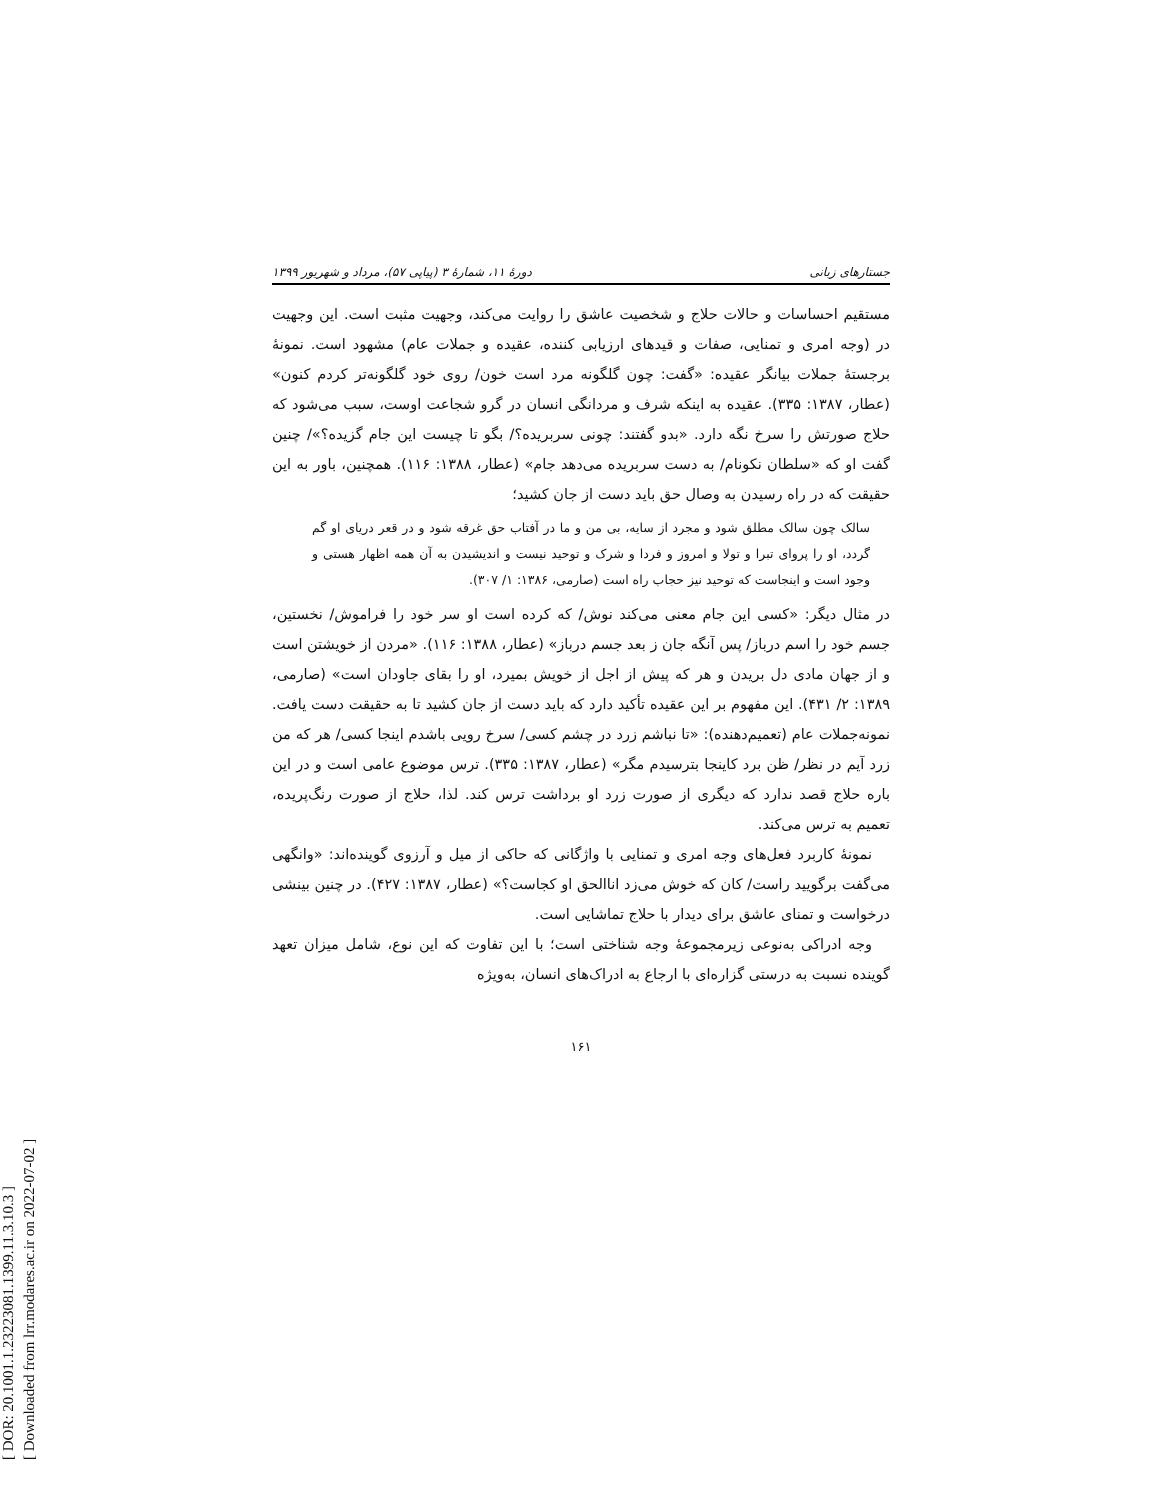[ DOR: 20.1001.1.23223081.1399.11.3.10.3 ]
[ Downloaded from lrr.modares.ac.ir on 2022-07-02 ]
جستارهای زبانی دورهٔ ۱۱، شمارهٔ ۳ (پیاپی ۵۷)، مرداد و شهریور ۱۳۹۹
مستقیم احساسات و حالات حلاج و شخصیت عاشق را روایت می‌کند، وجهیت مثبت است. این وجهیت در (وجه امری و تمنایی، صفات و قیدهای ارزیابی کننده، عقیده و جملات عام) مشهود است. نمونهٔ برجستهٔ جملات بیانگر عقیده: «گفت: چون گلگونه مرد است خون/ روی خود گلگونه‌تر کردم کنون» (عطار، ۱۳۸۷: ۳۳۵). عقیده به اینکه شرف و مردانگی انسان در گرو شجاعت اوست، سبب می‌شود که حلاج صورتش را سرخ نگه دارد. «بدو گفتند: چونی سربریده؟/ بگو تا چیست این جام گزیده؟»/ چنین گفت او که «سلطان نکونام/ به دست سربریده می‌دهد جام» (عطار، ۱۳۸۸: ۱۱۶). همچنین، باور به این حقیقت که در راه رسیدن به وصال حق باید دست از جان کشید؛
سالک چون سالک مطلق شود و مجرد از سایه، بی من و ما در آفتاب حق غرقه شود و در قعر دریای او گم گردد، او را پروای تبرا و تولا و امروز و فردا و شرک و توحید نیست و اندیشیدن به آن همه اظهار هستی و وجود است و اینجاست که توحید نیز حجاب راه است (صارمی، ۱۳۸۶: ۱/ ۳۰۷).
در مثال دیگر: «کسی این جام معنی می‌کند نوش/ که کرده است او سر خود را فراموش/ نخستین، جسم خود را اسم درباز/ پس آنگه جان ز بعد جسم درباز» (عطار، ۱۳۸۸: ۱۱۶). «مردن از خویشتن است و از جهان مادی دل بریدن و هر که پیش از اجل از خویش بمیرد، او را بقای جاودان است» (صارمی، ۱۳۸۹: ۲/ ۴۳۱). این مفهوم بر این عقیده تأکید دارد که باید دست از جان کشید تا به حقیقت دست یافت. نمونه‌جملات عام (تعمیم‌دهنده): «تا نباشم زرد در چشم کسی/ سرخ رویی باشدم اینجا کسی/ هر که من زرد آیم در نظر/ ظن برد کاینجا بترسیدم مگر» (عطار، ۱۳۸۷: ۳۳۵). ترس موضوع عامی است و در این باره حلاج قصد ندارد که دیگری از صورت زرد او برداشت ترس کند. لذا، حلاج از صورت رنگ‌پریده، تعمیم به ترس می‌کند.
نمونهٔ کاربرد فعل‌های وجه امری و تمنایی با واژگانی که حاکی از میل و آرزوی گوینده‌اند: «وانگهی می‌گفت برگویید راست/ کان که خوش می‌زد اناالحق او کجاست؟» (عطار، ۱۳۸۷: ۴۲۷). در چنین بینشی درخواست و تمنای عاشق برای دیدار با حلاج تماشایی است.
وجه ادراکی به‌نوعی زیرمجموعهٔ وجه شناختی است؛ با این تفاوت که این نوع، شامل میزان تعهد گوینده نسبت به درستی گزاره‌ای با ارجاع به ادراک‌های انسان، به‌ویژه
۱۶۱